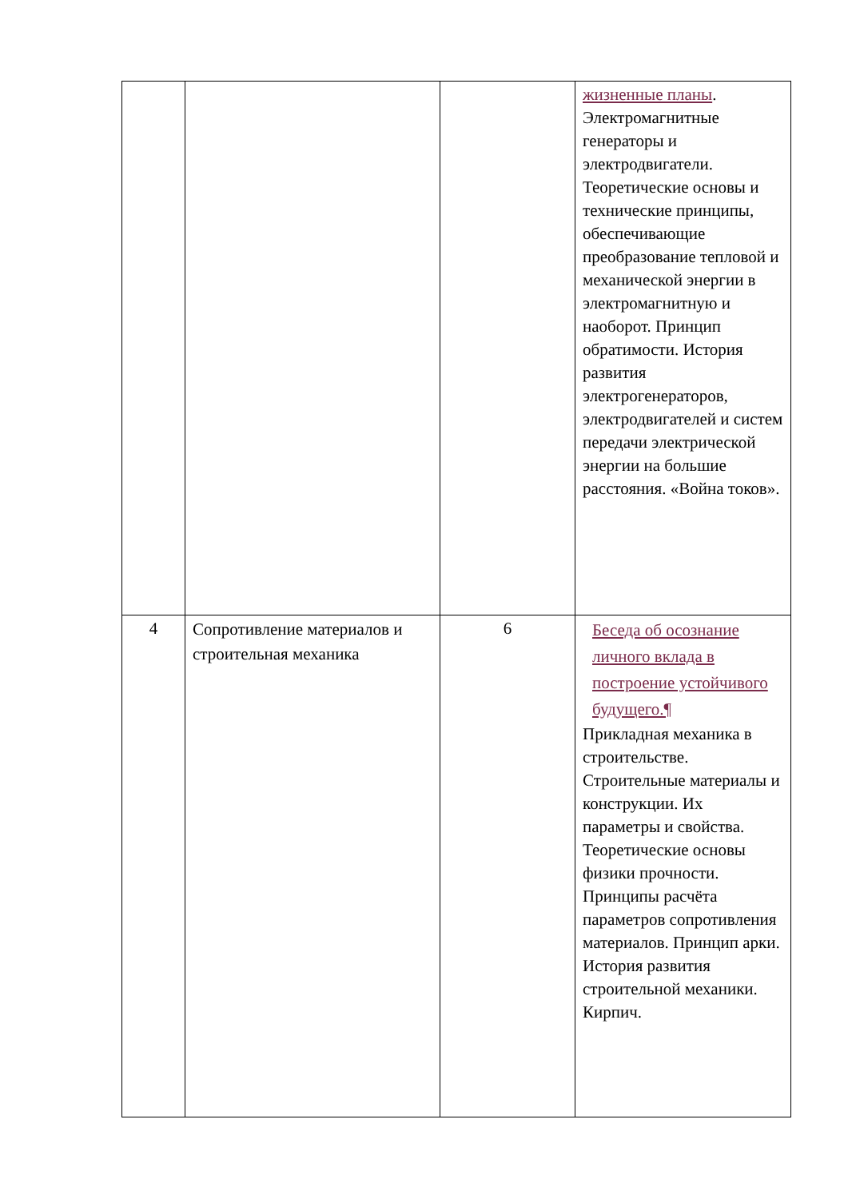| | | | жизненные планы . Электромагнитные генераторы и электродвигатели. Теоретические основы и технические принципы, обеспечивающие преобразование тепловой и механической энергии в электромагнитную и наоборот. Принцип обратимости. История развития электрогенераторов, электродвигателей и систем передачи электрической энергии на большие расстояния. «Война токов». |
| 4 | Сопротивление материалов и строительная механика | 6 | Беседа об осознание личного вклада в построение устойчивого будущего.¶ Прикладная механика в строительстве. Строительные материалы и конструкции. Их параметры и свойства. Теоретические основы физики прочности. Принципы расчёта параметров сопротивления материалов. Принцип арки. История развития строительной механики. Кирпич. |